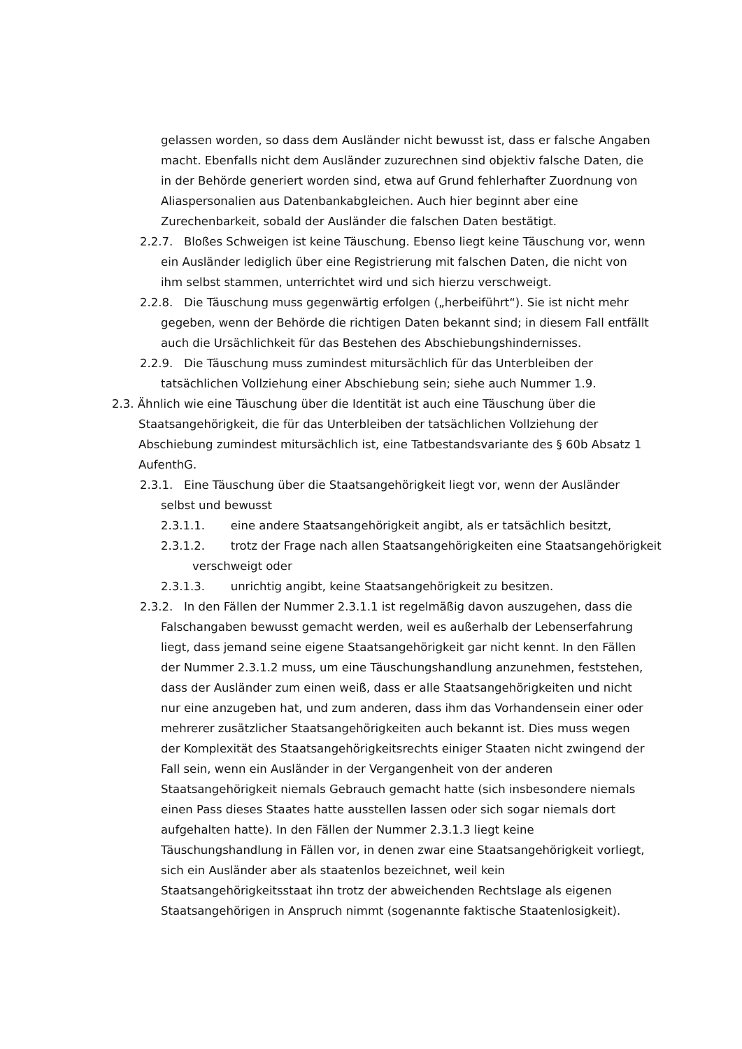gelassen worden, so dass dem Ausländer nicht bewusst ist, dass er falsche Angaben macht. Ebenfalls nicht dem Ausländer zuzurechnen sind objektiv falsche Daten, die in der Behörde generiert worden sind, etwa auf Grund fehlerhafter Zuordnung von Aliaspersonalien aus Datenbankabgleichen. Auch hier beginnt aber eine Zurechenbarkeit, sobald der Ausländer die falschen Daten bestätigt.
2.2.7. Bloßes Schweigen ist keine Täuschung. Ebenso liegt keine Täuschung vor, wenn ein Ausländer lediglich über eine Registrierung mit falschen Daten, die nicht von ihm selbst stammen, unterrichtet wird und sich hierzu verschweigt.
2.2.8. Die Täuschung muss gegenwärtig erfolgen („herbeiführt“). Sie ist nicht mehr gegeben, wenn der Behörde die richtigen Daten bekannt sind; in diesem Fall entfällt auch die Ursächlichkeit für das Bestehen des Abschiebungshindernisses.
2.2.9. Die Täuschung muss zumindest mitursächlich für das Unterbleiben der tatsächlichen Vollziehung einer Abschiebung sein; siehe auch Nummer 1.9.
2.3. Ähnlich wie eine Täuschung über die Identität ist auch eine Täuschung über die Staatsangehörigkeit, die für das Unterbleiben der tatsächlichen Vollziehung der Abschiebung zumindest mitursächlich ist, eine Tatbestandsvariante des § 60b Absatz 1 AufenthG.
2.3.1. Eine Täuschung über die Staatsangehörigkeit liegt vor, wenn der Ausländer selbst und bewusst
2.3.1.1. eine andere Staatsangehörigkeit angibt, als er tatsächlich besitzt,
2.3.1.2. trotz der Frage nach allen Staatsangehörigkeiten eine Staatsangehörigkeit verschweigt oder
2.3.1.3. unrichtig angibt, keine Staatsangehörigkeit zu besitzen.
2.3.2. In den Fällen der Nummer 2.3.1.1 ist regelmäßig davon auszugehen, dass die Falschangaben bewusst gemacht werden, weil es außerhalb der Lebenserfahrung liegt, dass jemand seine eigene Staatsangehörigkeit gar nicht kennt. In den Fällen der Nummer 2.3.1.2 muss, um eine Täuschungshandlung anzunehmen, feststehen, dass der Ausländer zum einen weiß, dass er alle Staatsangehörigkeiten und nicht nur eine anzugeben hat, und zum anderen, dass ihm das Vorhandensein einer oder mehrerer zusätzlicher Staatsangehörigkeiten auch bekannt ist. Dies muss wegen der Komplexität des Staatsangehörigkeitsrechts einiger Staaten nicht zwingend der Fall sein, wenn ein Ausländer in der Vergangenheit von der anderen Staatsangehörigkeit niemals Gebrauch gemacht hatte (sich insbesondere niemals einen Pass dieses Staates hatte ausstellen lassen oder sich sogar niemals dort aufgehalten hatte). In den Fällen der Nummer 2.3.1.3 liegt keine Täuschungshandlung in Fällen vor, in denen zwar eine Staatsangehörigkeit vorliegt, sich ein Ausländer aber als staatenlos bezeichnet, weil kein Staatsangehörigkeitsstaat ihn trotz der abweichenden Rechtslage als eigenen Staatsangehörigen in Anspruch nimmt (sogenannte faktische Staatenlosigkeit).